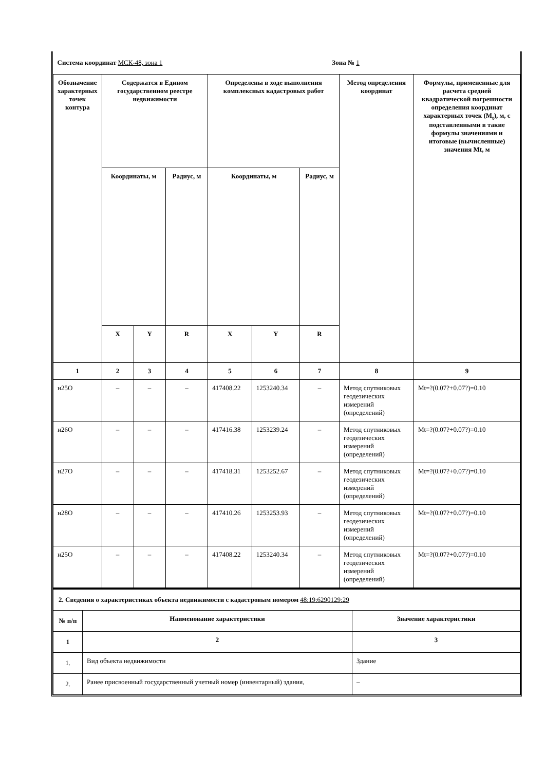| Система координат МСК-48, зона 1 Зона № 1 | | | | | | | | |
| Обозначение характерных точек контура | Содержатся в Едином государственном реестре недвижимости | | | Определены в ходе выполнения комплексных кадастровых работ | | | Метод определения координат | Формулы, примененные для расчета средней квадратической погрешности определения координат характерных точек (M<sub>t</sub>), м, с подставленными в такие формулы значениями и итоговые (вычисленные) значения Mt, м |
| | Координаты, м | | Радиус, м | Координаты, м | | Радиус, м | | |
| | X | Y | R | X | Y | R | | |
| 1 | 2 | 3 | 4 | 5 | 6 | 7 | 8 | 9 |
| н25О | – | – | – | 417408.22 | 1253240.34 | – | Метод спутниковых геодезических измерений (определений) | Mt=?(0.07?+0.07?)=0.10 |
| н26О | – | – | – | 417416.38 | 1253239.24 | – | Метод спутниковых геодезических измерений (определений) | Mt=?(0.07?+0.07?)=0.10 |
| н27О | – | – | – | 417418.31 | 1253252.67 | – | Метод спутниковых геодезических измерений (определений) | Mt=?(0.07?+0.07?)=0.10 |
| н28О | – | – | – | 417410.26 | 1253253.93 | – | Метод спутниковых геодезических измерений (определений) | Mt=?(0.07?+0.07?)=0.10 |
| н25О | – | – | – | 417408.22 | 1253240.34 | – | Метод спутниковых геодезических измерений (определений) | Mt=?(0.07?+0.07?)=0.10 |
| 2. Сведения о характеристиках объекта недвижимости с кадастровым номером 48:19:6290129:29 | | |
| № п/п | Наименование характеристики | Значение характеристики |
| 1 | 2 | 3 |
| 1. | Вид объекта недвижимости | Здание |
| 2. | Ранее присвоенный государственный учетный номер (инвентарный) здания, | – |